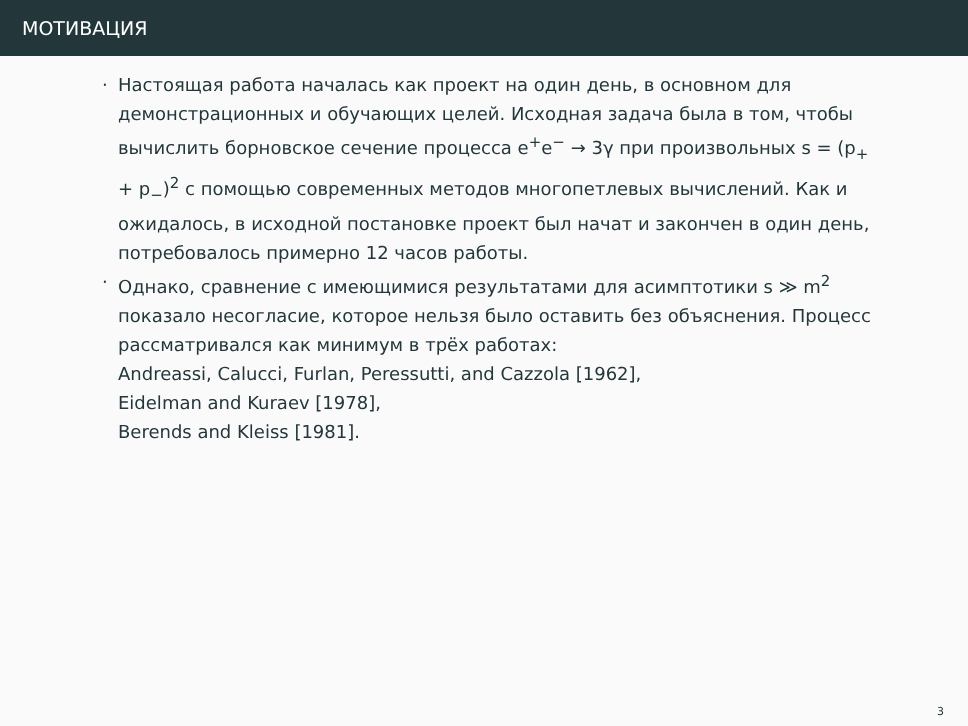МОТИВАЦИЯ
· Настоящая работа началась как проект на один день, в основном для демонстрационных и обучающих целей. Исходная задача была в том, чтобы вычислить борновское сечение процесса e<sup>+</sup>e<sup>−</sup> → 3γ при произвольных s = (p<sub>+</sub> + p<sub>−</sub>)<sup>2</sup> с помощью современных методов многопетлевых вычислений. Как и ожидалось, в исходной постановке проект был начат и закончен в один день, потребовалось примерно 12 часов работы.
· Однако, сравнение с имеющимися результатами для асимптотики s ≫ m<sup>2</sup> показало несогласие, которое нельзя было оставить без объяснения. Процесс рассматривался как минимум в трёх работах:
Andreassi, Calucci, Furlan, Peressutti, and Cazzola [1962],
Eidelman and Kuraev [1978],
Berends and Kleiss [1981].
3